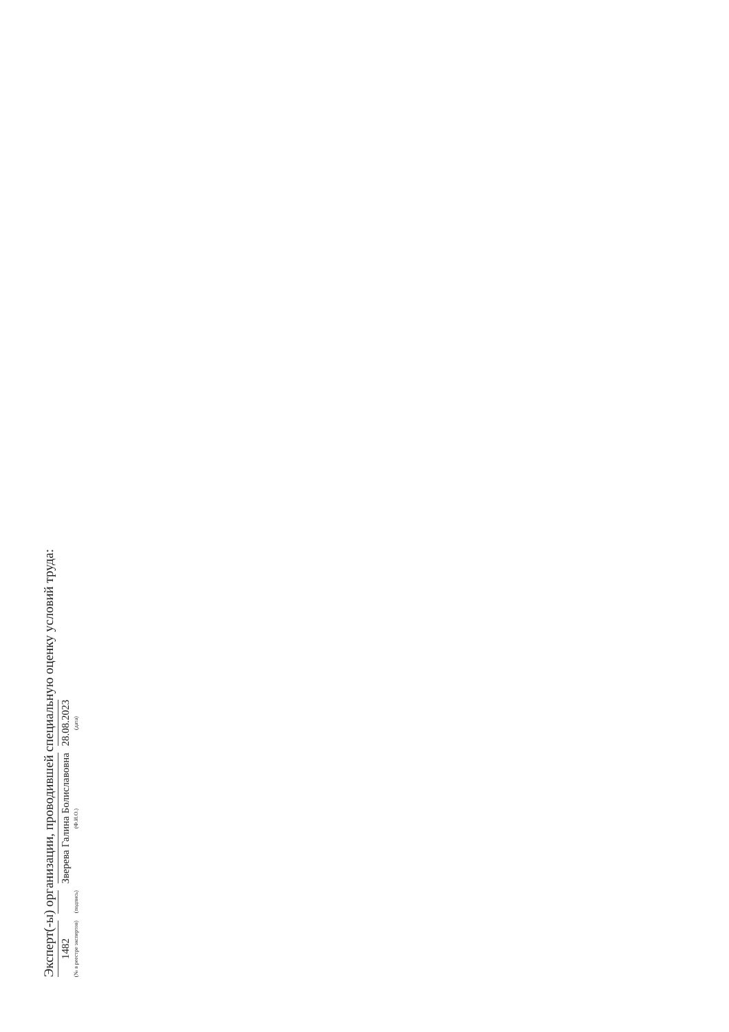Эксперт(-ы) организации, проводившей специальную оценку условий труда:
1482
(№ в реестре экспертов)
(подпись)
Зверева Галина Болиславовна
(Ф.И.О.)
28.08.2023
(дата)